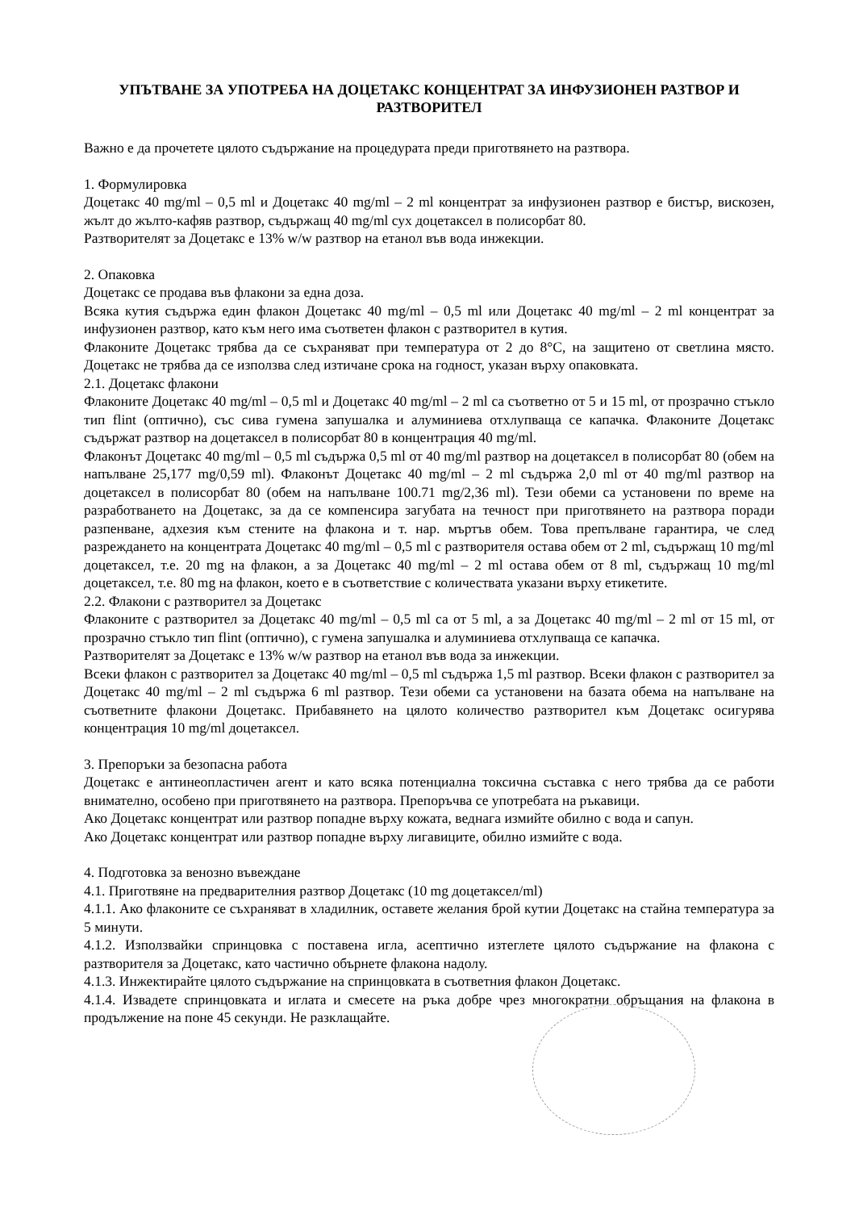УПЪТВАНЕ ЗА УПОТРЕБА НА ДОЦЕТАКС КОНЦЕНТРАТ ЗА ИНФУЗИОНЕН РАЗТВОР И РАЗТВОРИТЕЛ
Важно е да прочетете цялото съдържание на процедурата преди приготвянето на разтвора.
1. Формулировка
Доцетакс 40 mg/ml – 0,5 ml и Доцетакс 40 mg/ml – 2 ml концентрат за инфузионен разтвор е бистър, вискозен, жълт до жълто-кафяв разтвор, съдържащ 40 mg/ml сух доцетаксел в полисорбат 80.
Разтворителят за Доцетакс е 13% w/w разтвор на етанол във вода инжекции.
2. Опаковка
Доцетакс се продава във флакони за една доза.
Всяка кутия съдържа един флакон Доцетакс 40 mg/ml – 0,5 ml или Доцетакс 40 mg/ml – 2 ml концентрат за инфузионен разтвор, като към него има съответен флакон с разтворител в кутия.
Флаконите Доцетакс трябва да се съхраняват при температура от 2 до 8°C, на защитено от светлина място. Доцетакс не трябва да се използва след изтичане срока на годност, указан върху опаковката.
2.1. Доцетакс флакони
Флаконите Доцетакс 40 mg/ml – 0,5 ml и Доцетакс 40 mg/ml – 2 ml са съответно от 5 и 15 ml, от прозрачно стъкло тип flint (оптично), със сива гумена запушалка и алуминиева отхлупваща се капачка. Флаконите Доцетакс съдържат разтвор на доцетаксел в полисорбат 80 в концентрация 40 mg/ml.
Флаконът Доцетакс 40 mg/ml – 0,5 ml съдържа 0,5 ml от 40 mg/ml разтвор на доцетаксел в полисорбат 80 (обем на напълване 25,177 mg/0,59 ml). Флаконът Доцетакс 40 mg/ml – 2 ml съдържа 2,0 ml от 40 mg/ml разтвор на доцетаксел в полисорбат 80 (обем на напълване 100.71 mg/2,36 ml). Тези обеми са установени по време на разработването на Доцетакс, за да се компенсира загубата на течност при приготвянето на разтвора поради разпенване, адхезия към стените на флакона и т. нар. мъртъв обем. Това препълване гарантира, че след разреждането на концентрата Доцетакс 40 mg/ml – 0,5 ml с разтворителя остава обем от 2 ml, съдържащ 10 mg/ml доцетаксел, т.е. 20 mg на флакон, а за Доцетакс 40 mg/ml – 2 ml остава обем от 8 ml, съдържащ 10 mg/ml доцетаксел, т.е. 80 mg на флакон, което е в съответствие с количествата указани върху етикетите.
2.2. Флакони с разтворител за Доцетакс
Флаконите с разтворител за Доцетакс 40 mg/ml – 0,5 ml са от 5 ml, а за Доцетакс 40 mg/ml – 2 ml от 15 ml, от прозрачно стъкло тип flint (оптично), с гумена запушалка и алуминиева отхлупваща се капачка.
Разтворителят за Доцетакс е 13% w/w разтвор на етанол във вода за инжекции.
Всеки флакон с разтворител за Доцетакс 40 mg/ml – 0,5 ml съдържа 1,5 ml разтвор. Всеки флакон с разтворител за Доцетакс 40 mg/ml – 2 ml съдържа 6 ml разтвор. Тези обеми са установени на базата обема на напълване на съответните флакони Доцетакс. Прибавянето на цялото количество разтворител към Доцетакс осигурява концентрация 10 mg/ml доцетаксел.
3. Препоръки за безопасна работа
Доцетакс е антинеопластичен агент и като всяка потенциална токсична съставка с него трябва да се работи внимателно, особено при приготвянето на разтвора. Препоръчва се употребата на ръкавици.
Ако Доцетакс концентрат или разтвор попадне върху кожата, веднага измийте обилно с вода и сапун.
Ако Доцетакс концентрат или разтвор попадне върху лигавиците, обилно измийте с вода.
4. Подготовка за венозно въвеждане
4.1. Приготвяне на предварителния разтвор Доцетакс (10 mg доцетаксел/ml)
4.1.1. Ако флаконите се съхраняват в хладилник, оставете желания брой кутии Доцетакс на стайна температура за 5 минути.
4.1.2. Използвайки спринцовка с поставена игла, асептично изтеглете цялото съдържание на флакона с разтворителя за Доцетакс, като частично обърнете флакона надолу.
4.1.3. Инжектирайте цялото съдържание на спринцовката в съответния флакон Доцетакс.
4.1.4. Извадете спринцовката и иглата и смесете на ръка добре чрез многократни обръщания на флакона в продължение на поне 45 секунди. Не разклащайте.